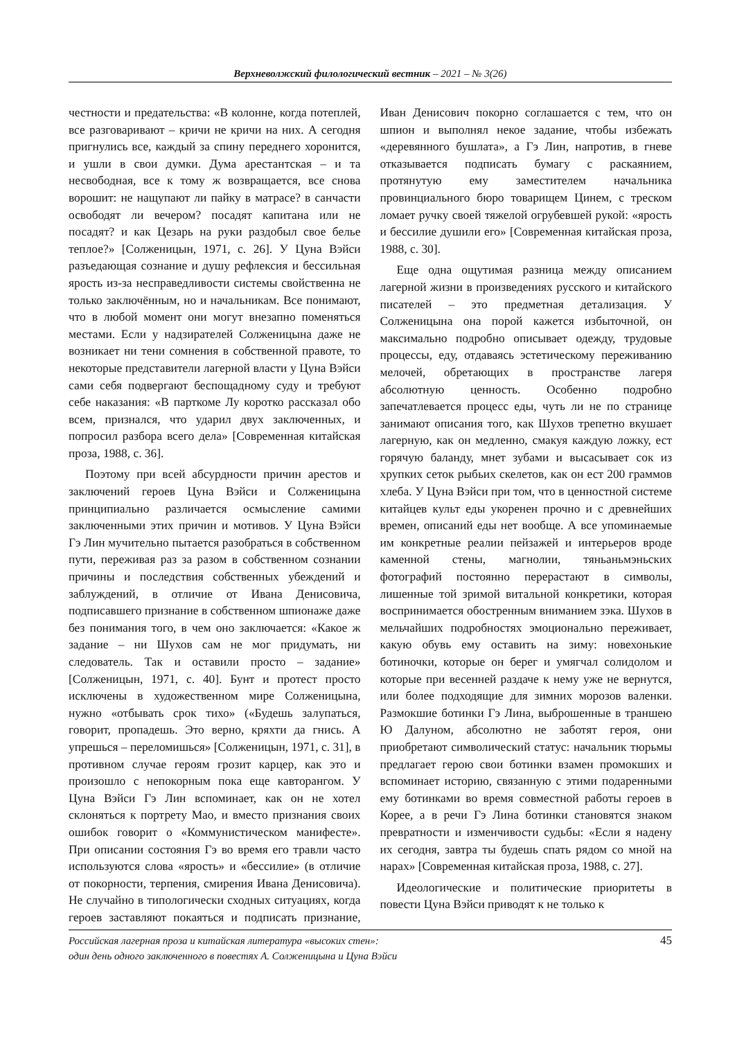Верхневолжский филологический вестник – 2021 – № 3(26)
честности и предательства: «В колонне, когда потеплей, все разговаривают – кричи не кричи на них. А сегодня пригнулись все, каждый за спину переднего хоронится, и ушли в свои думки. Дума арестантская – и та несвободная, все к тому ж возвращается, все снова ворошит: не нащупают ли пайку в матрасе? в санчасти освободят ли вечером? посадят капитана или не посадят? и как Цезарь на руки раздобыл свое белье теплое?» [Солженицын, 1971, с. 26]. У Цуна Вэйси разъедающая сознание и душу рефлексия и бессильная ярость из-за несправедливости системы свойственна не только заключённым, но и начальникам. Все понимают, что в любой момент они могут внезапно поменяться местами. Если у надзирателей Солженицына даже не возникает ни тени сомнения в собственной правоте, то некоторые представители лагерной власти у Цуна Вэйси сами себя подвергают беспощадному суду и требуют себе наказания: «В парткоме Лу коротко рассказал обо всем, признался, что ударил двух заключенных, и попросил разбора всего дела» [Современная китайская проза, 1988, с. 36].
Поэтому при всей абсурдности причин арестов и заключений героев Цуна Вэйси и Солженицына принципиально различается осмысление самими заключенными этих причин и мотивов. У Цуна Вэйси Гэ Лин мучительно пытается разобраться в собственном пути, переживая раз за разом в собственном сознании причины и последствия собственных убеждений и заблуждений, в отличие от Ивана Денисовича, подписавшего признание в собственном шпионаже даже без понимания того, в чем оно заключается: «Какое ж задание – ни Шухов сам не мог придумать, ни следователь. Так и оставили просто – задание» [Солженицын, 1971, с. 40]. Бунт и протест просто исключены в художественном мире Солженицына, нужно «отбывать срок тихо» («Будешь залупаться, говорит, пропадешь. Это верно, кряхти да гнись. А упрешься – переломишься» [Солженицын, 1971, с. 31], в противном случае героям грозит карцер, как это и произошло с непокорным пока еще кавторангом. У Цуна Вэйси Гэ Лин вспоминает, как он не хотел склоняться к портрету Мао, и вместо признания своих ошибок говорит о «Коммунистическом манифесте». При описании состояния Гэ во время его травли часто используются слова «ярость» и «бессилие» (в отличие от покорности, терпения, смирения Ивана Денисовича). Не случайно в типологически сходных ситуациях, когда героев заставляют покаяться и подписать признание, Иван Денисович покорно соглашается с тем, что он шпион и выполнял некое задание, чтобы избежать «деревянного бушлата», а Гэ Лин, напротив, в гневе отказывается подписать бумагу с раскаянием, протянутую ему заместителем начальника провинциального бюро товарищем Цинем, с треском ломает ручку своей тяжелой огрубевшей рукой: «ярость и бессилие душили его» [Современная китайская проза, 1988, с. 30].
Еще одна ощутимая разница между описанием лагерной жизни в произведениях русского и китайского писателей – это предметная детализация. У Солженицына она порой кажется избыточной, он максимально подробно описывает одежду, трудовые процессы, еду, отдаваясь эстетическому переживанию мелочей, обретающих в пространстве лагеря абсолютную ценность. Особенно подробно запечатлевается процесс еды, чуть ли не по странице занимают описания того, как Шухов трепетно вкушает лагерную, как он медленно, смакуя каждую ложку, ест горячую баланду, мнет зубами и высасывает сок из хрупких сеток рыбьих скелетов, как он ест 200 граммов хлеба. У Цуна Вэйси при том, что в ценностной системе китайцев культ еды укоренен прочно и с древнейших времен, описаний еды нет вообще. А все упоминаемые им конкретные реалии пейзажей и интерьеров вроде каменной стены, магнолии, тяньаньмэньских фотографий постоянно перерастают в символы, лишенные той зримой витальной конкретики, которая воспринимается обостренным вниманием зэка. Шухов в мельчайших подробностях эмоционально переживает, какую обувь ему оставить на зиму: новехонькие ботиночки, которые он берег и умягчал солидолом и которые при весенней раздаче к нему уже не вернутся, или более подходящие для зимних морозов валенки. Размокшие ботинки Гэ Лина, выброшенные в траншею Ю Далуном, абсолютно не заботят героя, они приобретают символический статус: начальник тюрьмы предлагает герою свои ботинки взамен промокших и вспоминает историю, связанную с этими подаренными ему ботинками во время совместной работы героев в Корее, а в речи Гэ Лина ботинки становятся знаком превратности и изменчивости судьбы: «Если я надену их сегодня, завтра ты будешь спать рядом со мной на нарах» [Современная китайская проза, 1988, с. 27].
Идеологические и политические приоритеты в повести Цуна Вэйси приводят к не только к
Российская лагерная проза и китайская литература «высоких стен»:
один день одного заключенного в повестях А. Солженицына и Цуна Вэйси
45